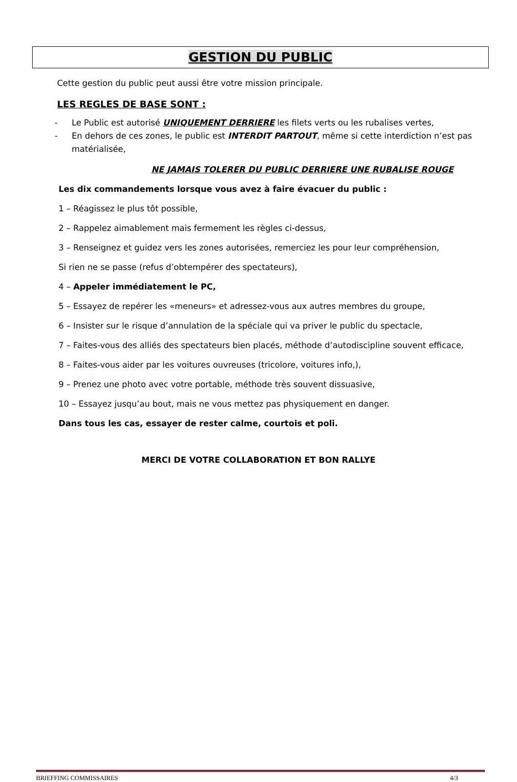GESTION DU PUBLIC
Cette gestion du public peut aussi être votre mission principale.
LES REGLES DE BASE SONT :
- Le Public est autorisé UNIQUEMENT DERRIERE les filets verts ou les rubalises vertes,
- En dehors de ces zones, le public est INTERDIT PARTOUT, même si cette interdiction n’est pas matérialisée,
NE JAMAIS TOLERER DU PUBLIC DERRIERE UNE RUBALISE ROUGE
Les dix commandements lorsque vous avez à faire évacuer du public :
1 – Réagissez le plus tôt possible,
2 – Rappelez aimablement mais fermement les règles ci-dessus,
3 – Renseignez et guidez vers les zones autorisées, remerciez les pour leur compréhension,
Si rien ne se passe (refus d’obtempérer des spectateurs),
4 – Appeler immédiatement le PC,
5 – Essayez de repérer les «meneurs» et adressez-vous aux autres membres du groupe,
6 – Insister sur le risque d’annulation de la spéciale qui va priver le public du spectacle,
7 – Faites-vous des alliés des spectateurs bien placés, méthode d’autodiscipline souvent efficace,
8 – Faites-vous aider par les voitures ouvreuses (tricolore, voitures info,),
9 – Prenez une photo avec votre portable, méthode très souvent dissuasive,
10 – Essayez jusqu’au bout, mais ne vous mettez pas physiquement en danger.
Dans tous les cas, essayer de rester calme, courtois et poli.
MERCI DE VOTRE COLLABORATION ET BON RALLYE
BRIEFFING COMMISSAIRES 4/3